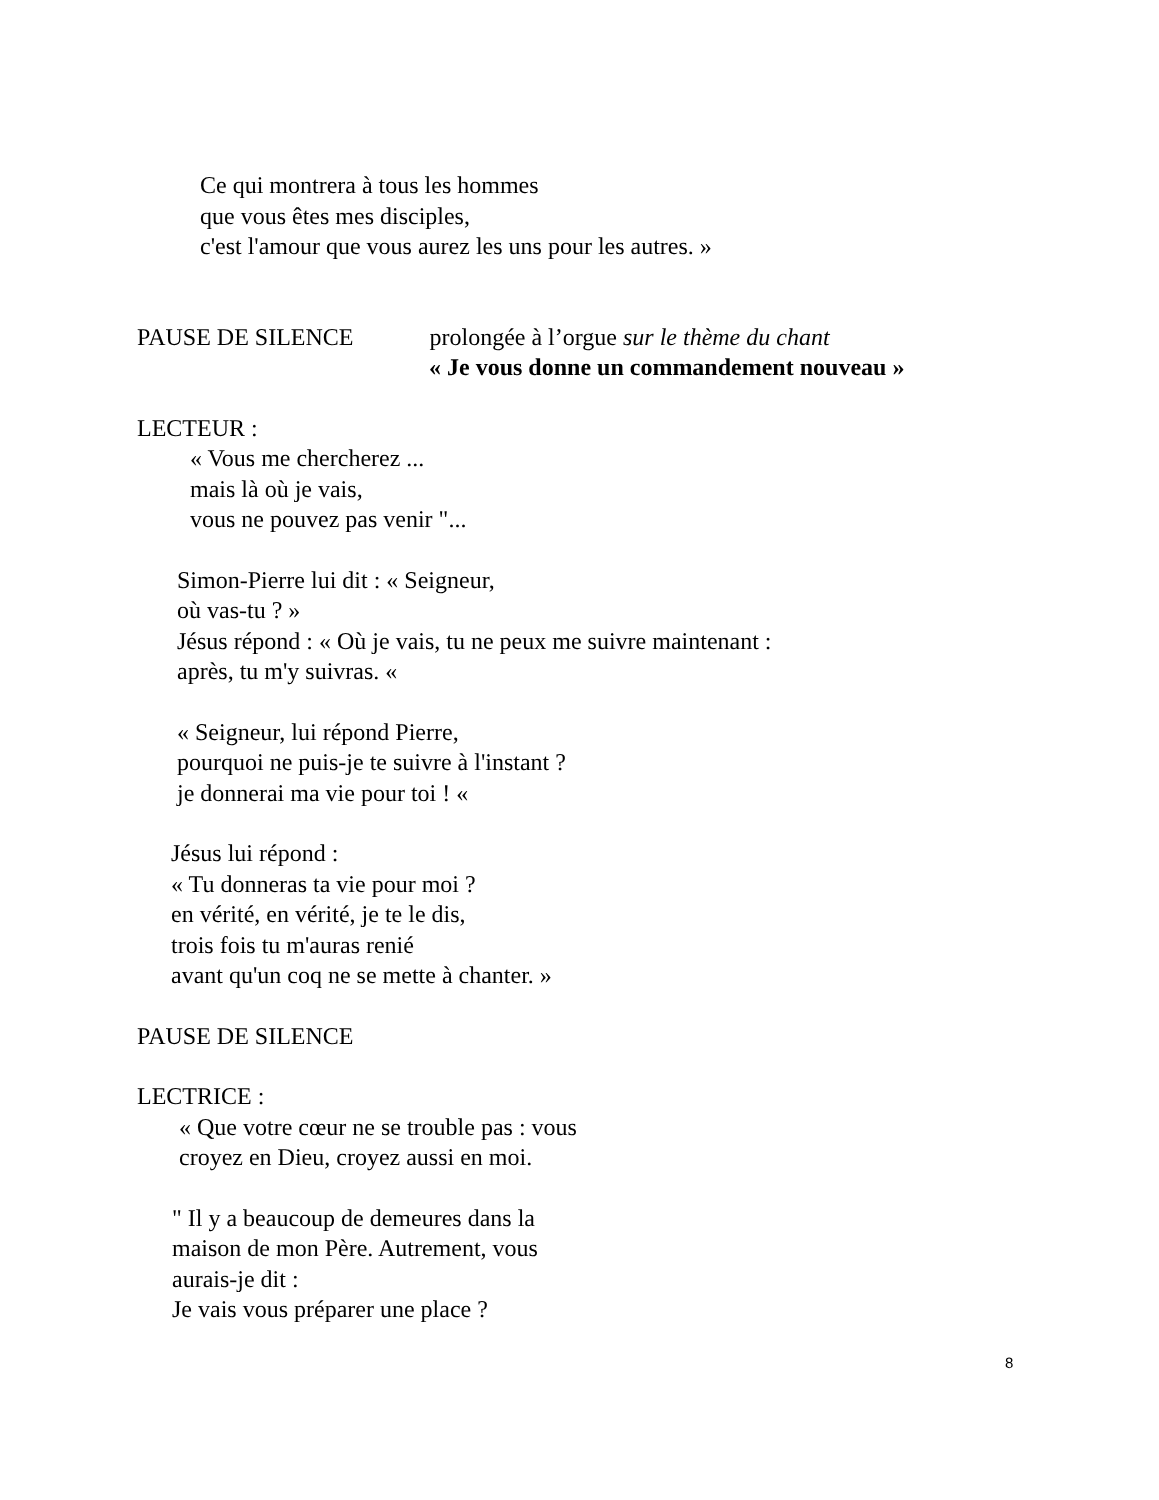Ce qui montrera à tous les hommes
que vous êtes mes disciples,
c'est l'amour que vous aurez les uns pour les autres. »
PAUSE DE SILENCE prolongée à l’orgue sur le thème du chant
« Je vous donne un commandement nouveau »
LECTEUR :
« Vous me chercherez ...
mais là où je vais,
vous ne pouvez pas venir "...
Simon-Pierre lui dit : « Seigneur,
où vas-tu ? »
Jésus répond : « Où je vais, tu ne peux me suivre maintenant :
après, tu m'y suivras. «
« Seigneur, lui répond Pierre,
pourquoi ne puis-je te suivre à l'instant ?
je donnerai ma vie pour toi ! «
Jésus lui répond :
« Tu donneras ta vie pour moi ?
en vérité, en vérité, je te le dis,
trois fois tu m'auras renié
avant qu'un coq ne se mette à chanter. »
PAUSE DE SILENCE
LECTRICE :
« Que votre cœur ne se trouble pas : vous
croyez en Dieu, croyez aussi en moi.
" Il y a beaucoup de demeures dans la
maison de mon Père. Autrement, vous
aurais-je dit :
Je vais vous préparer une place ?
8